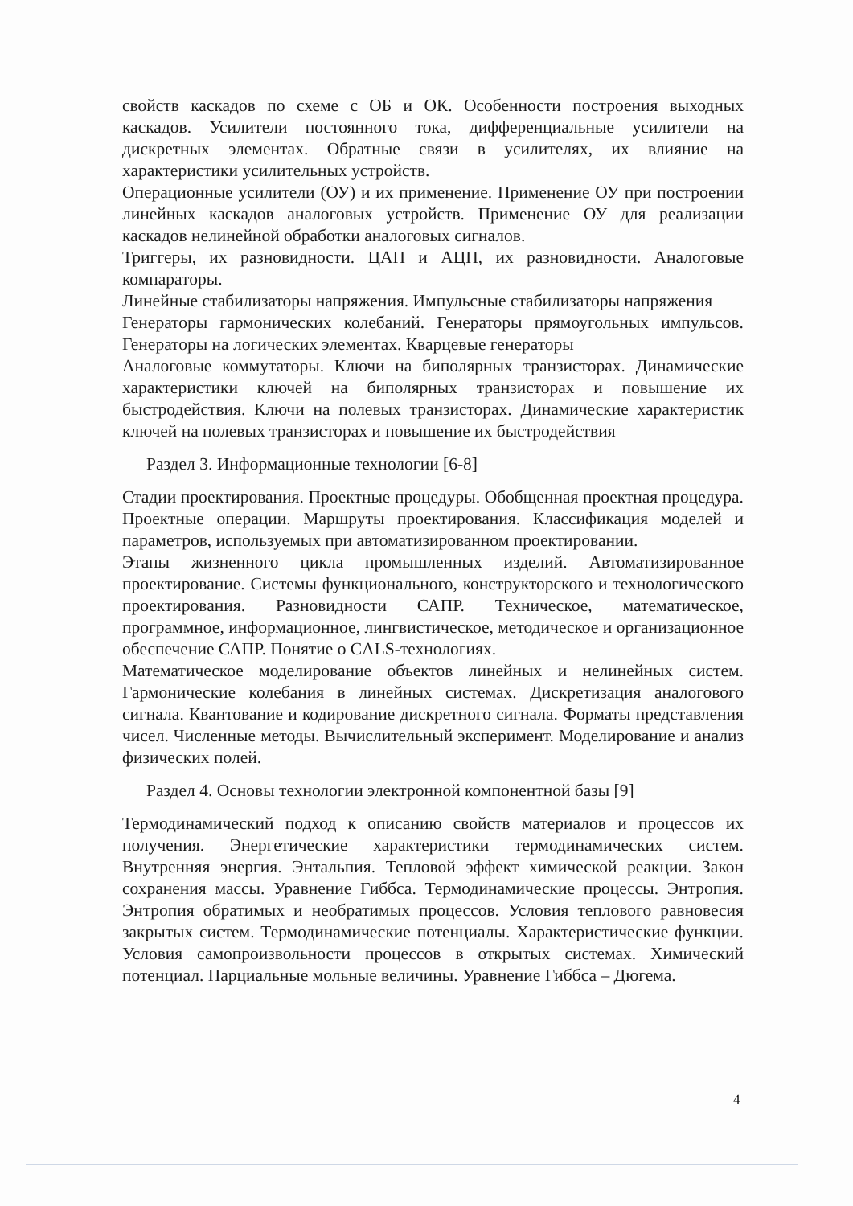свойств каскадов по схеме с ОБ и ОК. Особенности построения выходных каскадов. Усилители постоянного тока, дифференциальные усилители на дискретных элементах. Обратные связи в усилителях, их влияние на характеристики усилительных устройств.
Операционные усилители (ОУ) и их применение. Применение ОУ при построении линейных каскадов аналоговых устройств. Применение ОУ для реализации каскадов нелинейной обработки аналоговых сигналов.
Триггеры, их разновидности. ЦАП и АЦП, их разновидности. Аналоговые компараторы.
Линейные стабилизаторы напряжения. Импульсные стабилизаторы напряжения
Генераторы гармонических колебаний. Генераторы прямоугольных импульсов. Генераторы на логических элементах. Кварцевые генераторы
Аналоговые коммутаторы. Ключи на биполярных транзисторах. Динамические характеристики ключей на биполярных транзисторах и повышение их быстродействия. Ключи на полевых транзисторах. Динамические характеристик ключей на полевых транзисторах и повышение их быстродействия
Раздел 3. Информационные технологии [6-8]
Стадии проектирования. Проектные процедуры. Обобщенная проектная процедура. Проектные операции. Маршруты проектирования. Классификация моделей и параметров, используемых при автоматизированном проектировании.
Этапы жизненного цикла промышленных изделий. Автоматизированное проектирование. Системы функционального, конструкторского и технологического проектирования. Разновидности САПР. Техническое, математическое, программное, информационное, лингвистическое, методическое и организационное обеспечение САПР. Понятие о CALS-технологиях.
Математическое моделирование объектов линейных и нелинейных систем. Гармонические колебания в линейных системах. Дискретизация аналогового сигнала. Квантование и кодирование дискретного сигнала. Форматы представления чисел. Численные методы. Вычислительный эксперимент. Моделирование и анализ физических полей.
Раздел 4. Основы технологии электронной компонентной базы [9]
Термодинамический подход к описанию свойств материалов и процессов их получения. Энергетические характеристики термодинамических систем. Внутренняя энергия. Энтальпия. Тепловой эффект химической реакции. Закон сохранения массы. Уравнение Гиббса. Термодинамические процессы. Энтропия. Энтропия обратимых и необратимых процессов. Условия теплового равновесия закрытых систем. Термодинамические потенциалы. Характеристические функции. Условия самопроизвольности процессов в открытых системах. Химический потенциал. Парциальные мольные величины. Уравнение Гиббса – Дюгема.
4